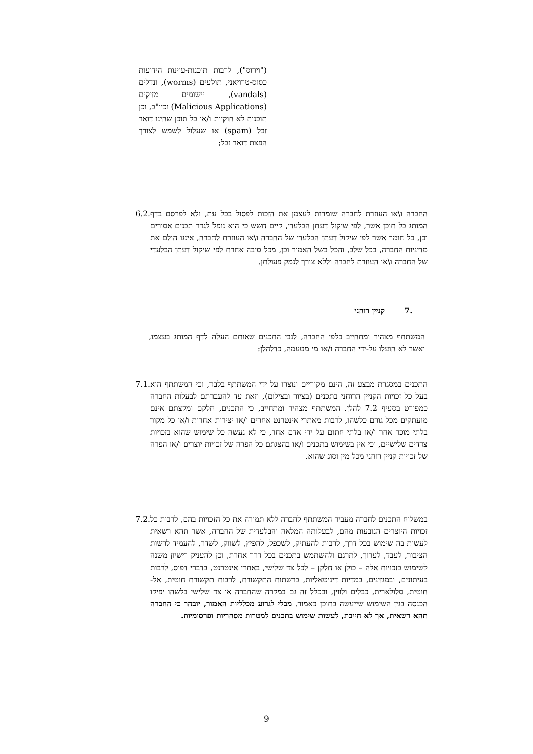("וירוס"), לרבות תוכנות-עוינות הידועות כסוס-טרויאני, תולעים (worms), ונדלים (vandals), יישומים מזיקים (Malicious Applications) וכיו"ב, וכן תוכנות לא חוקיות ו/או כל תוכן שהינו דואר זבל (spam) או שעלול לשמש לצורך הפצת דואר זבל;
החברה ו\או העוזרת לחברה שומרות לעצמן את הזכות לפסול בכל עת, ולא לפרסם בדף המותג כל תוכן אשר, לפי שיקול דעתן הבלעדי, קיים חשש כי הוא נופל לגדר תכנים אסורים וכן, כל חומר אשר לפי שיקול דעתן הבלעדי של החברה ו\או העוזרת לחברה, איננו הולם את מדיניות החברה, בכל שלב, והכל בשל האמור וכן, מכל סיבה אחרת לפי שיקול דעתן הבלעדי של החברה ו\או העוזרת לחברה וללא צורך לנמק פעולתן.
6.2.
.7 קניין רוחני
המשתתף מצהיר ומתחייב כלפי החברה, לגבי התכנים שאותם העלה לדף המותג בעצמו, ואשר לא הועלו על-ידי החברה ו/או מי מטעמה, כדלהלן:
התכנים במסגרת מבצע זה, הינם מקוריים ונוצרו על ידי המשתתף בלבד, וכי המשתתף הוא בעל כל זכויות הקניין הרוחני בתכנים (בציור ובצילום), וזאת עד להעברתם לבעלות החברה כמפורט בסעיף 7.2 להלן. המשתתף מצהיר ומתחייב, כי התכנים, חלקם ומקצתם אינם מועתקים מכל גורם כלשהו, לרבות מאתרי אינטרנט אחרים ו/או יצירות אחרות ו/או כל מקור בלתי מוכר אחר ו/או בלתי חתום על ידי אדם אחר, כי לא נעשה כל שימוש שהוא בזכויות צדדים שלישיים, וכי אין בשימוש בתכנים ו/או בהצגתם כל הפרה של זכויות יוצרים ו/או הפרה של זכויות קניין רוחני מכל מין וסוג שהוא.
7.1.
במשלוח התכנים לחברה מעביר המשתתף לחברה ללא תמורה את כל הזכויות בהם, לרבות כל זכויות היוצרים הנובעות מהם, לבעלותה המלאה והבלעדית של החברה, אשר תהא רשאית לעשות בה שימוש בכל דרך, לרבות להעתיק, לשכפל, להפיץ, לשווק, לשדר, להעמיד לרשות הציבור, לעבד, לערוך, לתרגם ולהשתמש בתכנים בכל דרך אחרת, וכן להעניק רישיון משנה לשימוש בזכויות אלה – כולן או חלקן – לכל צד שלישי, באתרי אינטרנט, בדברי דפוס, לרבות בעיתונים, ובמגזינים, במדיות דיגיטאליות, ברשתות התקשורת, לרבות תקשורת חוטית, אל-חוטית, סלולארית, כבלים ולווין, ובכלל זה גם במקרה שהחברה או צד שלישי כלשהו יפיקו הכנסה בגין השימוש שייעשה בתוכן כאמור. מבלי לגרוע מכלליות האמור, יובהר כי החברה תהא רשאית, אך לא חייבת, לעשות שימוש בתכנים למטרות מסחריות ופרסומיות.
7.2.
9